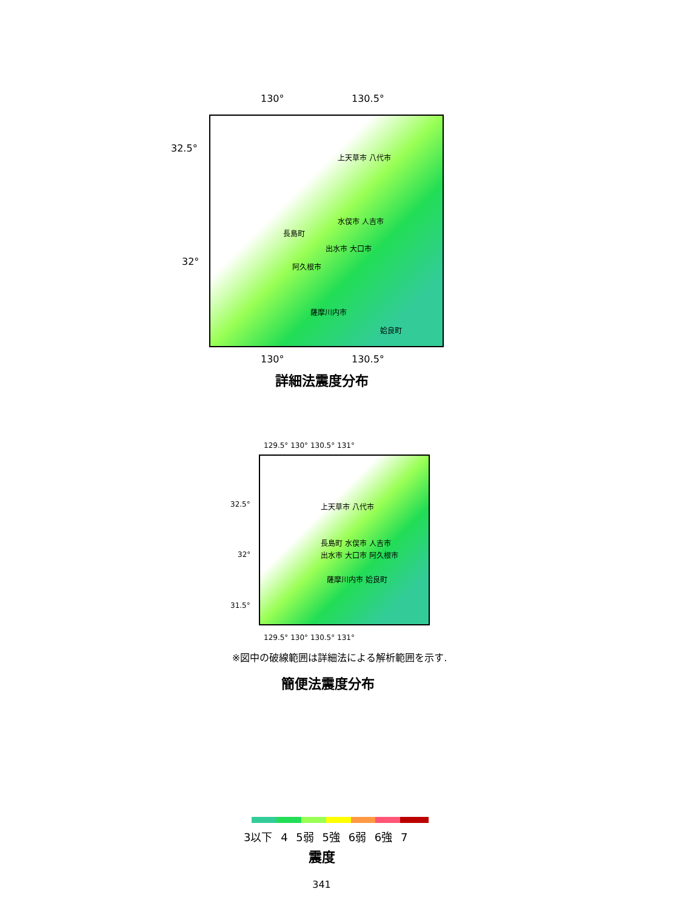130° 130.5°
32.5°
32°
上天草市 八代市
水俣市 人吉市
長島町
出水市 大口市
阿久根市
薩摩川内市
姶良町
130° 130.5°
詳細法震度分布
129.5° 130° 130.5° 131°
32.5°
32°
31.5°
上天草市 八代市
長島町 水俣市 人吉市
出水市 大口市 阿久根市
薩摩川内市 姶良町
129.5° 130° 130.5° 131°
※図中の破線範囲は詳細法による解析範囲を示す.
簡便法震度分布
3以下 4 5弱 5強 6弱 6強 7
震度
341